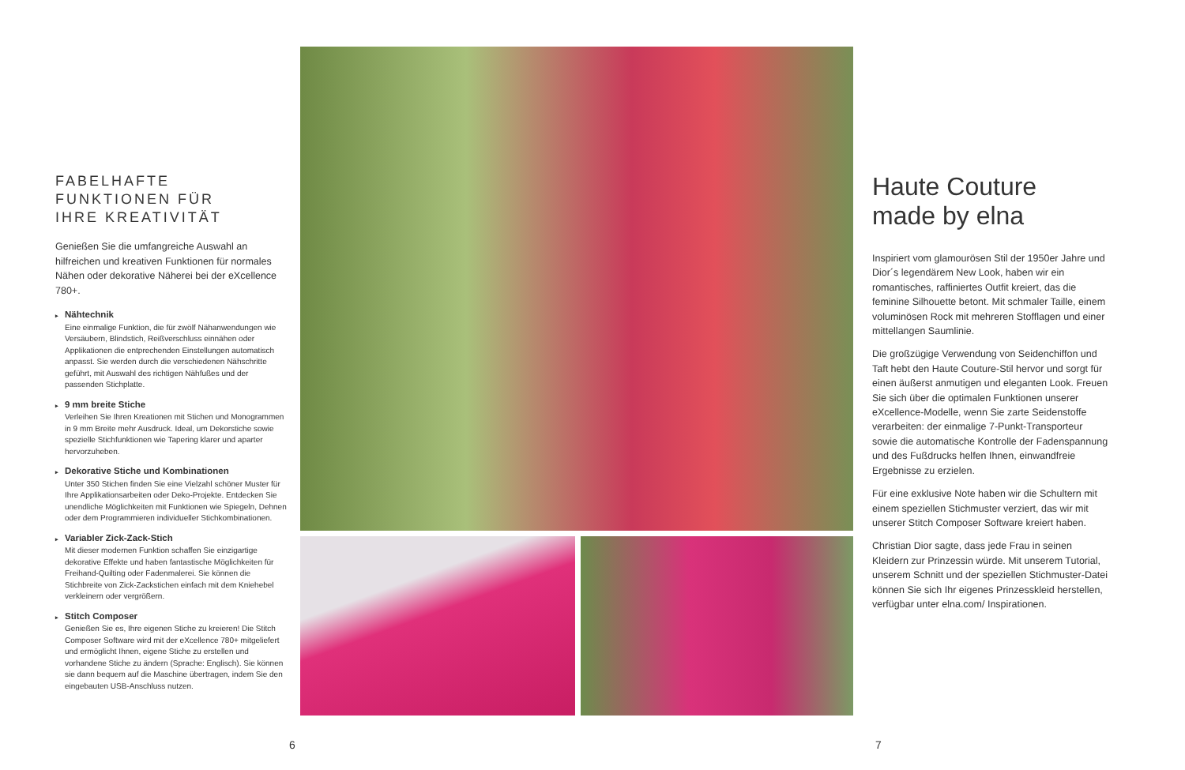FABELHAFTE
FUNKTIONEN FÜR
IHRE KREATIVITÄT
Genießen Sie die umfangreiche Auswahl an hilfreichen und kreativen Funktionen für normales Nähen oder dekorative Näherei bei der eXcellence 780+.
▸ Nähtechnik
Eine einmalige Funktion, die für zwölf Nähanwendungen wie Versäubern, Blindstich, Reißverschluss einnähen oder Applikationen die entprechenden Einstellungen automatisch anpasst. Sie werden durch die verschiedenen Nähschritte geführt, mit Auswahl des richtigen Nähfußes und der passenden Stichplatte.
▸ 9 mm breite Stiche
Verleihen Sie Ihren Kreationen mit Stichen und Monogrammen in 9 mm Breite mehr Ausdruck. Ideal, um Dekorstiche sowie spezielle Stichfunktionen wie Tapering klarer und aparter hervorzuheben.
▸ Dekorative Stiche und Kombinationen
Unter 350 Stichen finden Sie eine Vielzahl schöner Muster für Ihre Applikationsarbeiten oder Deko-Projekte. Entdecken Sie unendliche Möglichkeiten mit Funktionen wie Spiegeln, Dehnen oder dem Programmieren individueller Stichkombinationen.
▸ Variabler Zick-Zack-Stich
Mit dieser modernen Funktion schaffen Sie einzigartige dekorative Effekte und haben fantastische Möglichkeiten für Freihand-Quilting oder Fadenmalerei. Sie können die Stichbreite von Zick-Zackstichen einfach mit dem Kniehebel verkleinern oder vergrößern.
▸ Stitch Composer
Genießen Sie es, Ihre eigenen Stiche zu kreieren! Die Stitch Composer Software wird mit der eXcellence 780+ mitgeliefert und ermöglicht Ihnen, eigene Stiche zu erstellen und vorhandene Stiche zu ändern (Sprache: Englisch). Sie können sie dann bequem auf die Maschine übertragen, indem Sie den eingebauten USB-Anschluss nutzen.
Haute Couture
made by elna
Inspiriert vom glamourösen Stil der 1950er Jahre und Dior´s legendärem New Look, haben wir ein romantisches, raffiniertes Outfit kreiert, das die feminine Silhouette betont. Mit schmaler Taille, einem voluminösen Rock mit mehreren Stofflagen und einer mittellangen Saumlinie.
Die großzügige Verwendung von Seidenchiffon und Taft hebt den Haute Couture-Stil hervor und sorgt für einen äußerst anmutigen und eleganten Look. Freuen Sie sich über die optimalen Funktionen unserer eXcellence-Modelle, wenn Sie zarte Seidenstoffe verarbeiten: der einmalige 7-Punkt-Transporteur sowie die automatische Kontrolle der Fadenspannung und des Fußdrucks helfen Ihnen, einwandfreie Ergebnisse zu erzielen.
Für eine exklusive Note haben wir die Schultern mit einem speziellen Stichmuster verziert, das wir mit unserer Stitch Composer Software kreiert haben.
Christian Dior sagte, dass jede Frau in seinen Kleidern zur Prinzessin würde. Mit unserem Tutorial, unserem Schnitt und der speziellen Stichmuster-Datei können Sie sich Ihr eigenes Prinzesskleid herstellen, verfügbar unter elna.com/ Inspirationen.
6 7